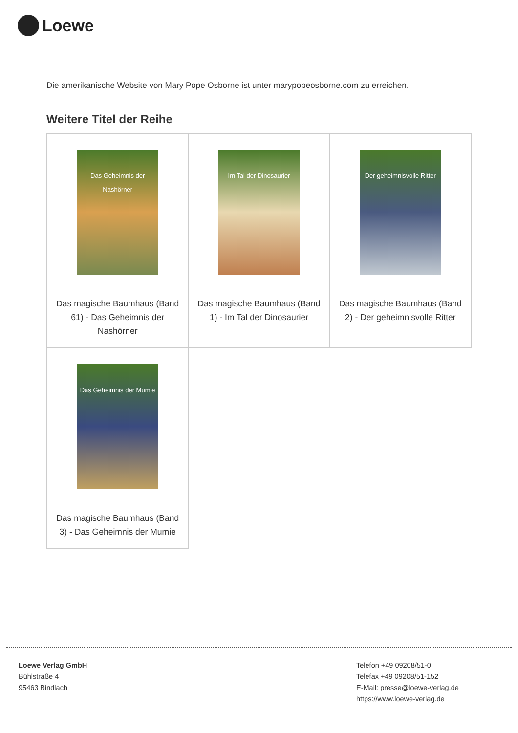Loewe
Die amerikanische Website von Mary Pope Osborne ist unter marypopeosborne.com zu erreichen.
Weitere Titel der Reihe
| Das Geheimnis der Nashörner Das magische Baumhaus (Band 61) - Das Geheimnis der Nashörner | Im Tal der Dinosaurier Das magische Baumhaus (Band 1) - Im Tal der Dinosaurier | Der geheimnisvolle Ritter Das magische Baumhaus (Band 2) - Der geheimnisvolle Ritter |
| Das Geheimnis der Mumie Das magische Baumhaus (Band 3) - Das Geheimnis der Mumie | | |
Loewe Verlag GmbH
Bühlstraße 4
95463 Bindlach
Telefon +49 09208/51-0
Telefax +49 09208/51-152
E-Mail: presse@loewe-verlag.de
https://www.loewe-verlag.de